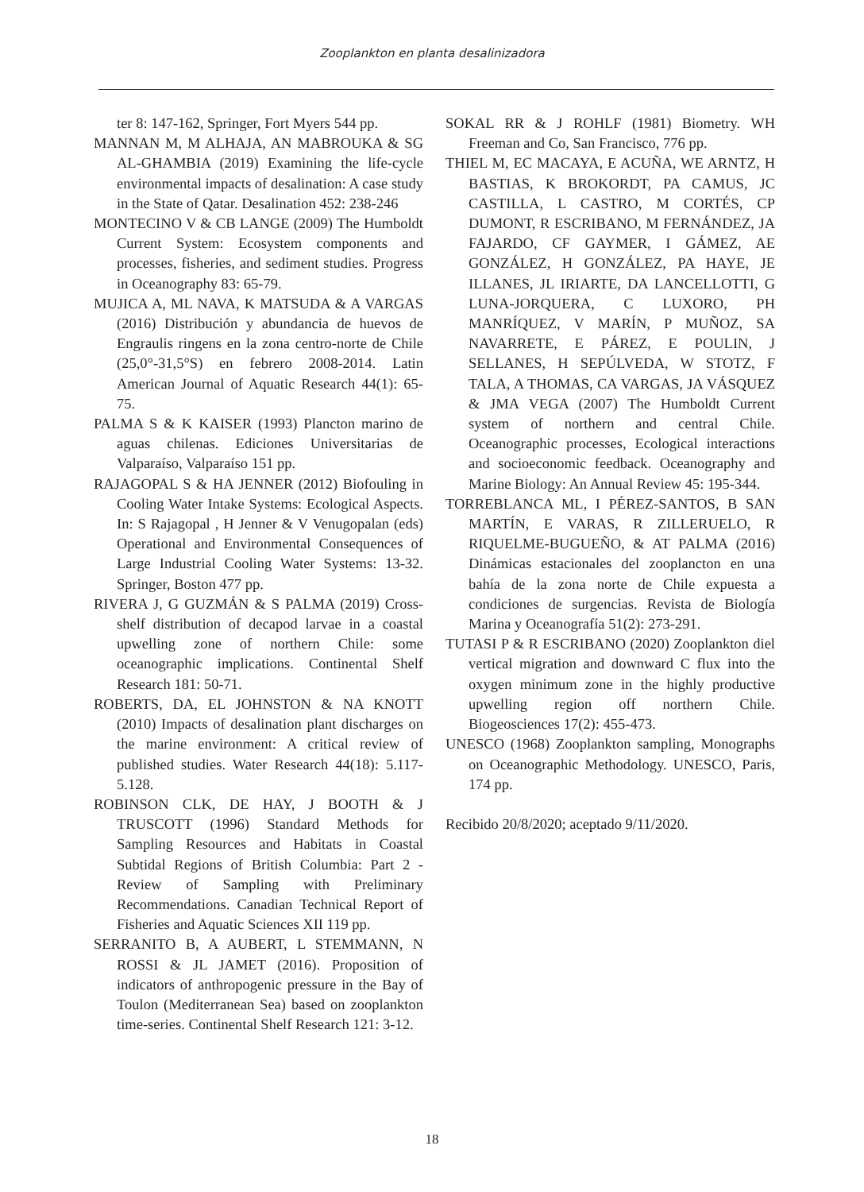Zooplankton en planta desalinizadora
ter 8: 147-162, Springer, Fort Myers 544 pp.
MANNAN M, M ALHAJA, AN MABROUKA & SG AL-GHAMBIA (2019) Examining the life-cycle environmental impacts of desalination: A case study in the State of Qatar. Desalination 452: 238-246
MONTECINO V & CB LANGE (2009) The Humboldt Current System: Ecosystem components and processes, fisheries, and sediment studies. Progress in Oceanography 83: 65-79.
MUJICA A, ML NAVA, K MATSUDA & A VARGAS (2016) Distribución y abundancia de huevos de Engraulis ringens en la zona centro-norte de Chile (25,0°-31,5°S) en febrero 2008-2014. Latin American Journal of Aquatic Research 44(1): 65-75.
PALMA S & K KAISER (1993) Plancton marino de aguas chilenas. Ediciones Universitarias de Valparaíso, Valparaíso 151 pp.
RAJAGOPAL S & HA JENNER (2012) Biofouling in Cooling Water Intake Systems: Ecological Aspects. In: S Rajagopal , H Jenner & V Venugopalan (eds) Operational and Environmental Consequences of Large Industrial Cooling Water Systems: 13-32. Springer, Boston 477 pp.
RIVERA J, G GUZMÁN & S PALMA (2019) Cross-shelf distribution of decapod larvae in a coastal upwelling zone of northern Chile: some oceanographic implications. Continental Shelf Research 181: 50-71.
ROBERTS, DA, EL JOHNSTON & NA KNOTT (2010) Impacts of desalination plant discharges on the marine environment: A critical review of published studies. Water Research 44(18): 5.117-5.128.
ROBINSON CLK, DE HAY, J BOOTH & J TRUSCOTT (1996) Standard Methods for Sampling Resources and Habitats in Coastal Subtidal Regions of British Columbia: Part 2 - Review of Sampling with Preliminary Recommendations. Canadian Technical Report of Fisheries and Aquatic Sciences XII 119 pp.
SERRANITO B, A AUBERT, L STEMMANN, N ROSSI & JL JAMET (2016). Proposition of indicators of anthropogenic pressure in the Bay of Toulon (Mediterranean Sea) based on zooplankton time-series. Continental Shelf Research 121: 3-12.
SOKAL RR & J ROHLF (1981) Biometry. WH Freeman and Co, San Francisco, 776 pp.
THIEL M, EC MACAYA, E ACUÑA, WE ARNTZ, H BASTIAS, K BROKORDT, PA CAMUS, JC CASTILLA, L CASTRO, M CORTÉS, CP DUMONT, R ESCRIBANO, M FERNÁNDEZ, JA FAJARDO, CF GAYMER, I GÁMEZ, AE GONZÁLEZ, H GONZÁLEZ, PA HAYE, JE ILLANES, JL IRIARTE, DA LANCELLOTTI, G LUNA-JORQUERA, C LUXORO, PH MANRÍQUEZ, V MARÍN, P MUÑOZ, SA NAVARRETE, E PÁREZ, E POULIN, J SELLANES, H SEPÚLVEDA, W STOTZ, F TALA, A THOMAS, CA VARGAS, JA VÁSQUEZ & JMA VEGA (2007) The Humboldt Current system of northern and central Chile. Oceanographic processes, Ecological interactions and socioeconomic feedback. Oceanography and Marine Biology: An Annual Review 45: 195-344.
TORREBLANCA ML, I PÉREZ-SANTOS, B SAN MARTÍN, E VARAS, R ZILLERUELO, R RIQUELME-BUGUEÑO, & AT PALMA (2016) Dinámicas estacionales del zooplancton en una bahía de la zona norte de Chile expuesta a condiciones de surgencias. Revista de Biología Marina y Oceanografía 51(2): 273-291.
TUTASI P & R ESCRIBANO (2020) Zooplankton diel vertical migration and downward C flux into the oxygen minimum zone in the highly productive upwelling region off northern Chile. Biogeosciences 17(2): 455-473.
UNESCO (1968) Zooplankton sampling, Monographs on Oceanographic Methodology. UNESCO, Paris, 174 pp.
Recibido 20/8/2020; aceptado 9/11/2020.
18